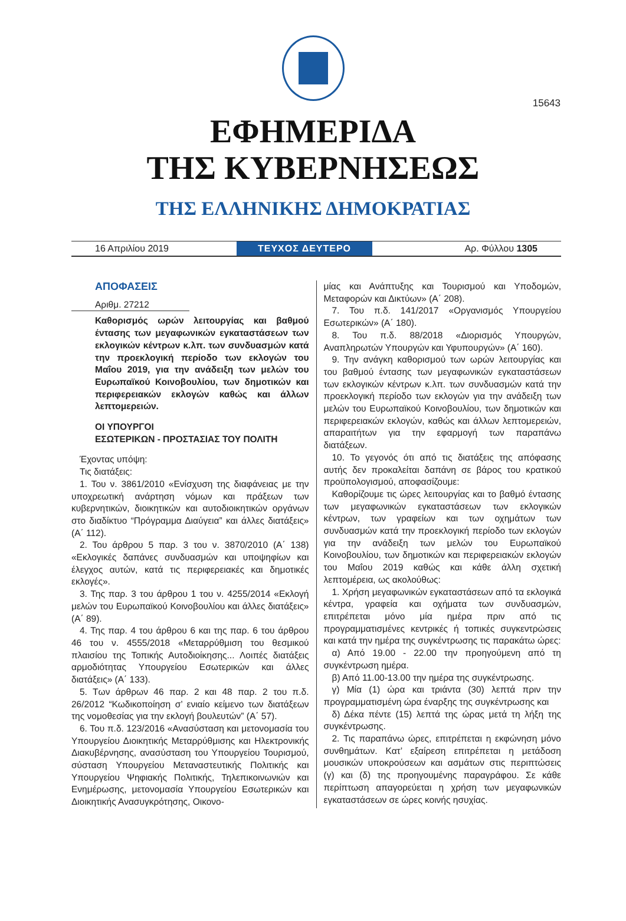15643
ΕΦΗΜΕΡΙΔΑ
ΤΗΣ ΚΥΒΕΡΝΗΣΕΩΣ
ΤΗΣ ΕΛΛΗΝΙΚΗΣ ΔΗΜΟΚΡΑΤΙΑΣ
16 Απριλίου 2019
ΤΕΥΧΟΣ ΔΕΥΤΕΡΟ
Αρ. Φύλλου 1305
ΑΠΟΦΑΣΕΙΣ
Αριθμ. 27212
Καθορισμός ωρών λειτουργίας και βαθμού έντασης των μεγαφωνικών εγκαταστάσεων των εκλογικών κέντρων κ.λπ. των συνδυασμών κατά την προεκλογική περίοδο των εκλογών του Μαΐου 2019, για την ανάδειξη των μελών του Ευρωπαϊκού Κοινοβουλίου, των δημοτικών και περιφερειακών εκλογών καθώς και άλλων λεπτομερειών.
ΟΙ ΥΠΟΥΡΓΟΙ
ΕΣΩΤΕΡΙΚΩΝ - ΠΡΟΣΤΑΣΙΑΣ ΤΟΥ ΠΟΛΙΤΗ
Έχοντας υπόψη:
Τις διατάξεις:
1. Του ν. 3861/2010 «Ενίσχυση της διαφάνειας με την υποχρεωτική ανάρτηση νόμων και πράξεων των κυβερνητικών, διοικητικών και αυτοδιοικητικών οργάνων στο διαδίκτυο “Πρόγραμμα Διαύγεια” και άλλες διατάξεις» (Α΄ 112).
2. Του άρθρου 5 παρ. 3 του ν. 3870/2010 (Α΄ 138) «Εκλογικές δαπάνες συνδυασμών και υποψηφίων και έλεγχος αυτών, κατά τις περιφερειακές και δημοτικές εκλογές».
3. Της παρ. 3 του άρθρου 1 του ν. 4255/2014 «Εκλογή μελών του Ευρωπαϊκού Κοινοβουλίου και άλλες διατάξεις» (Α΄ 89).
4. Της παρ. 4 του άρθρου 6 και της παρ. 6 του άρθρου 46 του ν. 4555/2018 «Μεταρρύθμιση του θεσμικού πλαισίου της Τοπικής Αυτοδιοίκησης... Λοιπές διατάξεις αρμοδιότητας Υπουργείου Εσωτερικών και άλλες διατάξεις» (Α΄ 133).
5. Των άρθρων 46 παρ. 2 και 48 παρ. 2 του π.δ. 26/2012 “Κωδικοποίηση σ’ ενιαίο κείμενο των διατάξεων της νομοθεσίας για την εκλογή βουλευτών” (Α΄ 57).
6. Του π.δ. 123/2016 «Ανασύσταση και μετονομασία του Υπουργείου Διοικητικής Μεταρρύθμισης και Ηλεκτρονικής Διακυβέρνησης, ανασύσταση του Υπουργείου Τουρισμού, σύσταση Υπουργείου Μεταναστευτικής Πολιτικής και Υπουργείου Ψηφιακής Πολιτικής, Τηλεπικοινωνιών και Ενημέρωσης, μετονομασία Υπουργείου Εσωτερικών και Διοικητικής Ανασυγκρότησης, Οικονο-
μίας και Ανάπτυξης και Τουρισμού και Υποδομών, Μεταφορών και Δικτύων» (Α΄ 208).
7. Του π.δ. 141/2017 «Οργανισμός Υπουργείου Εσωτερικών» (Α΄ 180).
8. Του π.δ. 88/2018 «Διορισμός Υπουργών, Αναπληρωτών Υπουργών και Υφυπουργών» (Α΄ 160).
9. Την ανάγκη καθορισμού των ωρών λειτουργίας και του βαθμού έντασης των μεγαφωνικών εγκαταστάσεων των εκλογικών κέντρων κ.λπ. των συνδυασμών κατά την προεκλογική περίοδο των εκλογών για την ανάδειξη των μελών του Ευρωπαϊκού Κοινοβουλίου, των δημοτικών και περιφερειακών εκλογών, καθώς και άλλων λεπτομερειών, απαραιτήτων για την εφαρμογή των παραπάνω διατάξεων.
10. Το γεγονός ότι από τις διατάξεις της απόφασης αυτής δεν προκαλείται δαπάνη σε βάρος του κρατικού προϋπολογισμού, αποφασίζουμε:
Καθορίζουμε τις ώρες λειτουργίας και το βαθμό έντασης των μεγαφωνικών εγκαταστάσεων των εκλογικών κέντρων, των γραφείων και των οχημάτων των συνδυασμών κατά την προεκλογική περίοδο των εκλογών για την ανάδειξη των μελών του Ευρωπαϊκού Κοινοβουλίου, των δημοτικών και περιφερειακών εκλογών του Μαΐου 2019 καθώς και κάθε άλλη σχετική λεπτομέρεια, ως ακολούθως:
1. Χρήση μεγαφωνικών εγκαταστάσεων από τα εκλογικά κέντρα, γραφεία και οχήματα των συνδυασμών, επιτρέπεται μόνο μία ημέρα πριν από τις προγραμματισμένες κεντρικές ή τοπικές συγκεντρώσεις και κατά την ημέρα της συγκέντρωσης τις παρακάτω ώρες:
α) Από 19.00 - 22.00 την προηγούμενη από τη συγκέντρωση ημέρα.
β) Από 11.00-13.00 την ημέρα της συγκέντρωσης.
γ) Μία (1) ώρα και τριάντα (30) λεπτά πριν την προγραμματισμένη ώρα έναρξης της συγκέντρωσης και
δ) Δέκα πέντε (15) λεπτά της ώρας μετά τη λήξη της συγκέντρωσης.
2. Τις παραπάνω ώρες, επιτρέπεται η εκφώνηση μόνο συνθημάτων. Κατ’ εξαίρεση επιτρέπεται η μετάδοση μουσικών υποκρούσεων και ασμάτων στις περιπτώσεις (γ) και (δ) της προηγουμένης παραγράφου. Σε κάθε περίπτωση απαγορεύεται η χρήση των μεγαφωνικών εγκαταστάσεων σε ώρες κοινής ησυχίας.